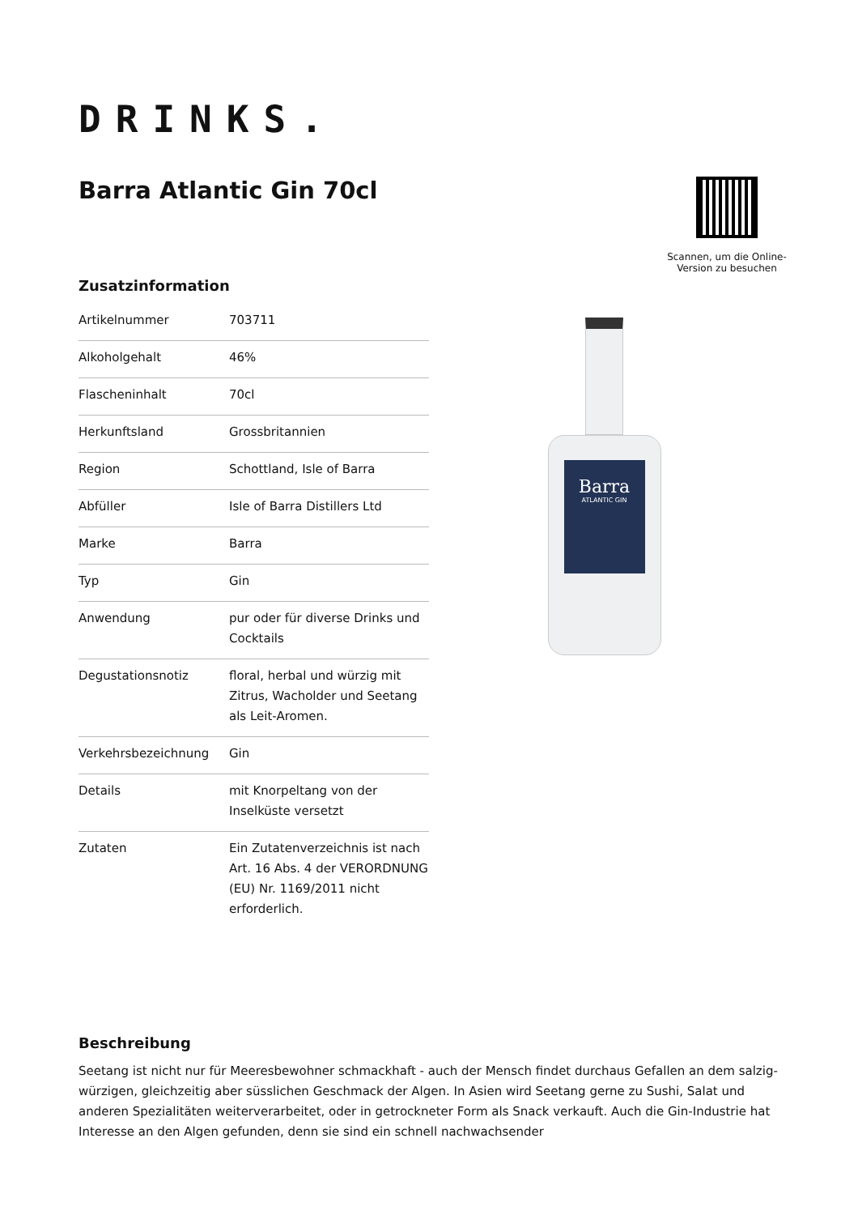DRINKS.
Barra Atlantic Gin 70cl
Scannen, um die Online-Version zu besuchen
Zusatzinformation
| Artikelnummer | 703711 |
| Alkoholgehalt | 46% |
| Flascheninhalt | 70cl |
| Herkunftsland | Grossbritannien |
| Region | Schottland, Isle of Barra |
| Abfüller | Isle of Barra Distillers Ltd |
| Marke | Barra |
| Typ | Gin |
| Anwendung | pur oder für diverse Drinks und Cocktails |
| Degustationsnotiz | floral, herbal und würzig mit Zitrus, Wacholder und Seetang als Leit-Aromen. |
| Verkehrsbezeichnung | Gin |
| Details | mit Knorpeltang von der Inselküste versetzt |
| Zutaten | Ein Zutatenverzeichnis ist nach Art. 16 Abs. 4 der VERORDNUNG (EU) Nr. 1169/2011 nicht erforderlich. |
Barra
ATLANTIC GIN
Beschreibung
Seetang ist nicht nur für Meeresbewohner schmackhaft - auch der Mensch findet durchaus Gefallen an dem salzig-würzigen, gleichzeitig aber süsslichen Geschmack der Algen. In Asien wird Seetang gerne zu Sushi, Salat und anderen Spezialitäten weiterverarbeitet, oder in getrockneter Form als Snack verkauft. Auch die Gin-Industrie hat Interesse an den Algen gefunden, denn sie sind ein schnell nachwachsender